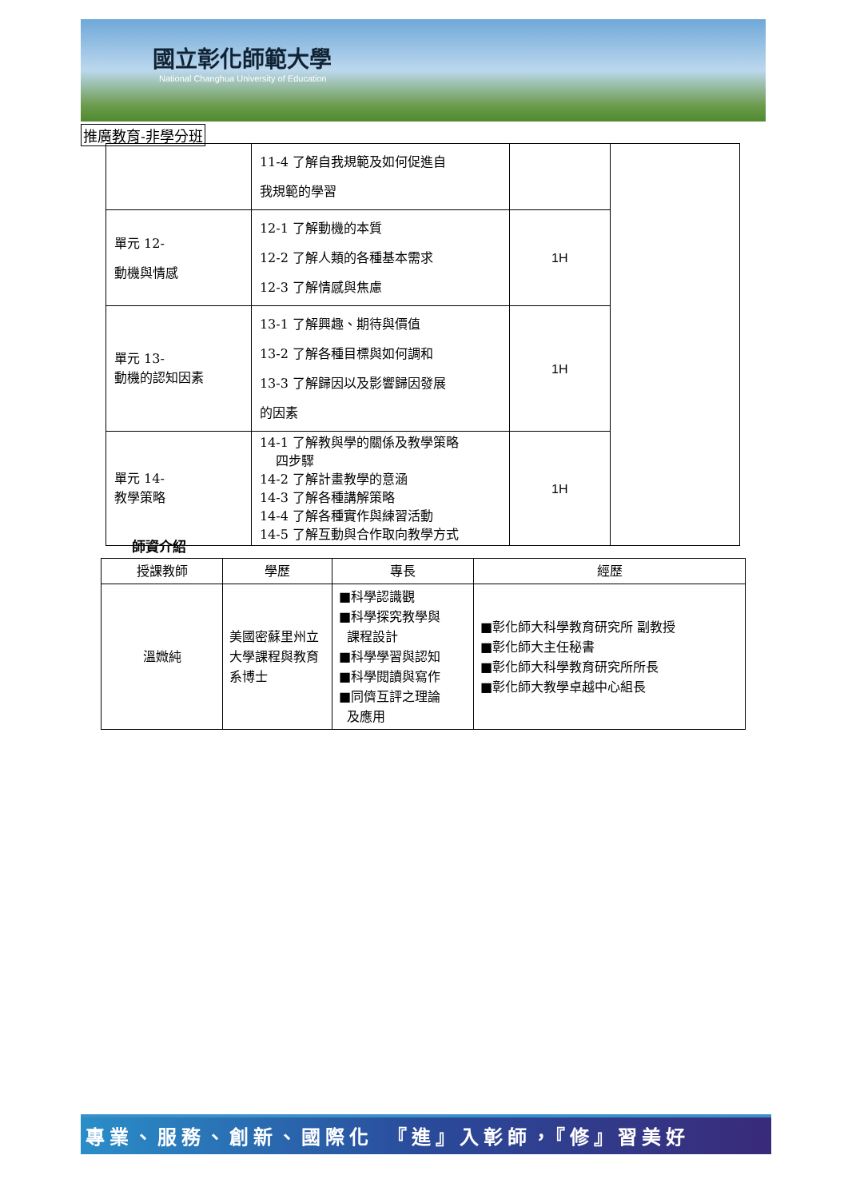國立彰化師範大學
National Changhua University of Education
推廣教育-非學分班
| | 11-4 了解自我規範及如何促進自 我規範的學習 | | |
| 單元 12- 動機與情感 | 12-1 了解動機的本質 12-2 了解人類的各種基本需求 12-3 了解情感與焦慮 | 1H | |
| 單元 13- 動機的認知因素 | 13-1 了解興趣、期待與價值 13-2 了解各種目標與如何調和 13-3 了解歸因以及影響歸因發展 的因素 | 1H | |
| 單元 14- 教學策略 | 14-1 了解教與學的關係及教學策略 四步驟 14-2 了解計畫教學的意涵 14-3 了解各種講解策略 14-4 了解各種實作與練習活動 14-5 了解互動與合作取向教學方式 | 1H | |
師資介紹
| 授課教師 | 學歷 | 專長 | 經歷 |
| --- | --- | --- | --- |
| 溫媺純 | 美國密蘇里州立大學課程與教育系博士 | ■科學認識觀 ■科學探究教學與 課程設計 ■科學學習與認知 ■科學閱讀與寫作 ■同儕互評之理論 及應用 | ■彰化師大科學教育研究所 副教授 ■彰化師大主任秘書 ■彰化師大科學教育研究所所長 ■彰化師大教學卓越中心組長 |
專業、服務、創新、國際化　『進』入彰師，『修』習美好